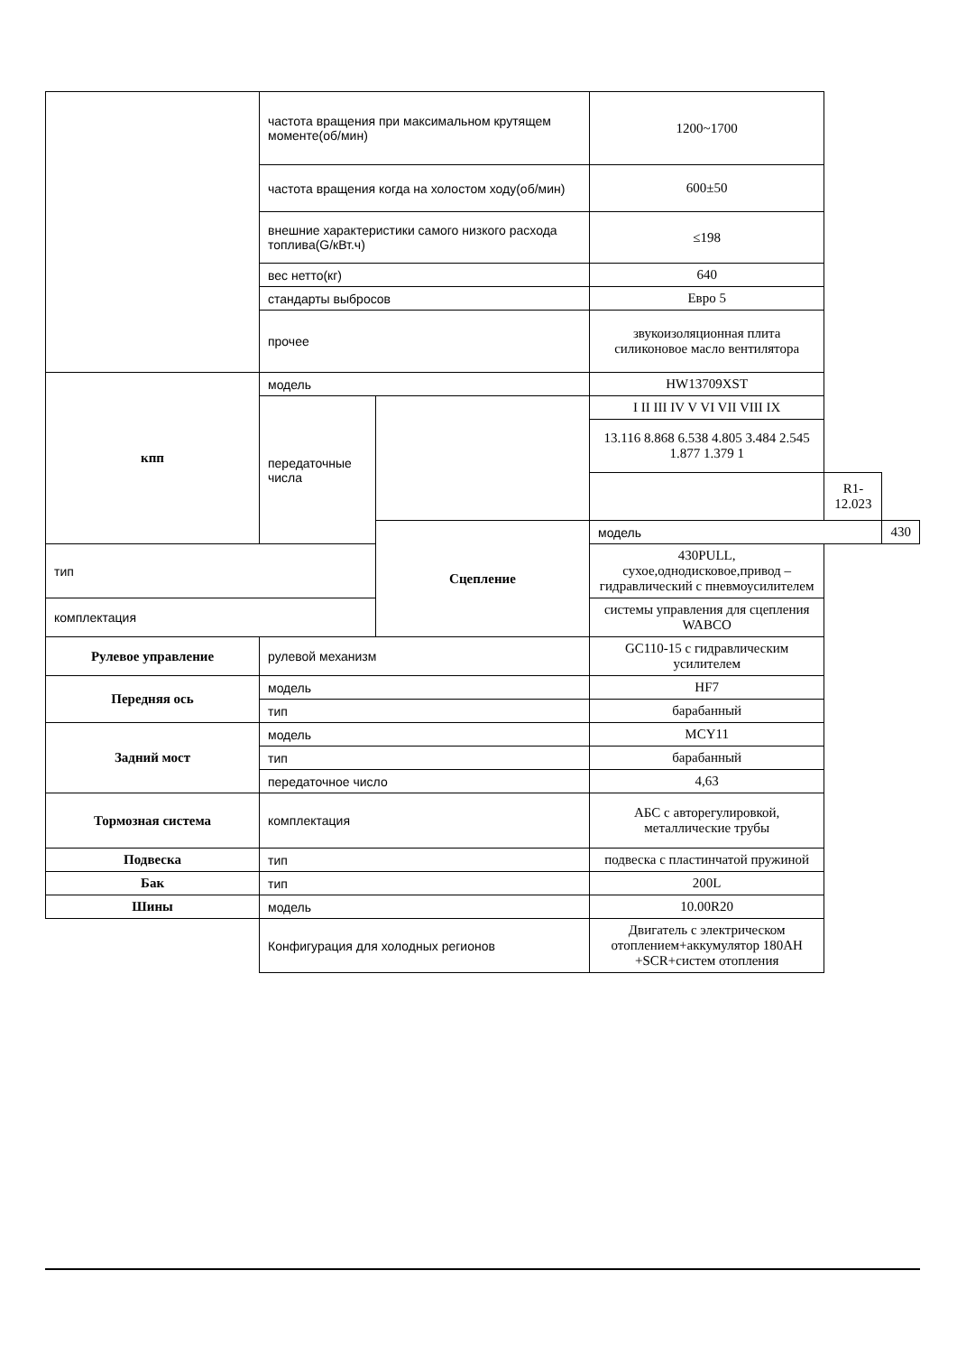| | частота вращения при максимальном крутящем моменте(об/мин) | | 1200~1700 | | |
| | частота вращения когда на холостом ходу(об/мин) | | 600±50 | | |
| | внешние характеристики самого низкого расхода топлива(G/кВт.ч) | | ≤198 | | |
| | вес нетто(кг) | | 640 | | |
| | стандарты выбросов | | Евро 5 | | |
| | прочее | | звукоизоляционная плита силиконовое масло вентилятора | | |
| кпп | модель | | HW13709XST | | |
| | передаточные числа | | I II III IV V VI VII VIII IX | | |
| | | | 13.116 8.868 6.538 4.805 3.484 2.545 1.877 1.379 1 | | |
| | | | | R1-12.023 | |
| | | Сцепление | модель | | 430 |
| тип | | | 430PULL, сухое,однодисковое,привод – гидравлический с пневмоусилителем | | |
| комплектация | | | системы управления для сцепления WABCO | | |
| Рулевое управление | рулевой механизм | | GC110-15 с гидравлическим усилителем | | |
| Передняя ось | модель | | HF7 | | |
| | тип | | барабанный | | |
| Задний мост | модель | | MCY11 | | |
| | тип | | барабанный | | |
| | передаточное число | | 4,63 | | |
| Тормозная система | комплектация | | АБС с авторегулировкой, металлические трубы | | |
| Подвеска | тип | | подвеска с пластинчатой пружиной | | |
| Бак | тип | | 200L | | |
| Шины | модель | | 10.00R20 | | |
| | Конфигурация для холодных регионов | | Двигатель с электрическом отоплением+аккумулятор 180AH +SCR+систем отопления | | |